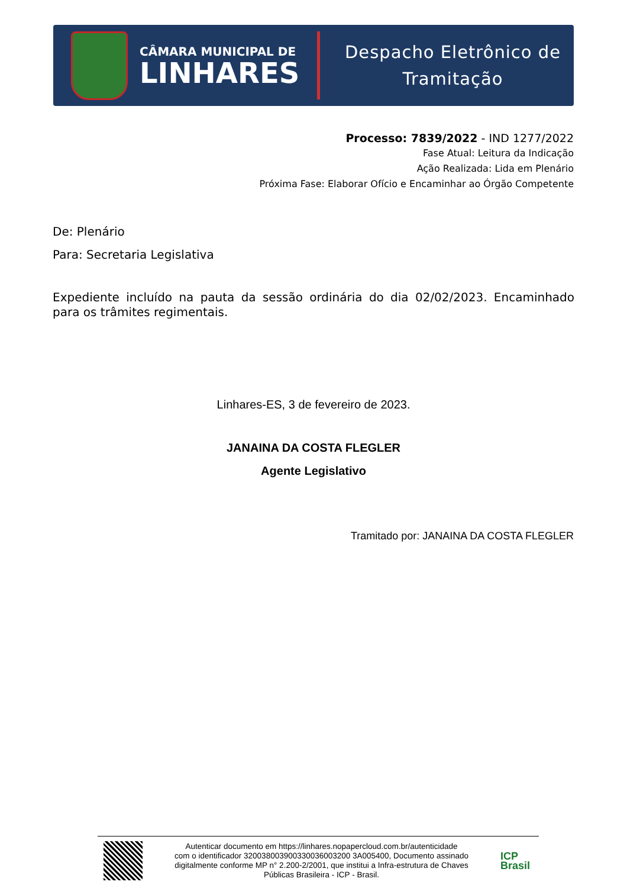CÂMARA MUNICIPAL DE
LINHARES
Despacho Eletrônico de
Tramitação
Processo: 7839/2022 - IND 1277/2022
Fase Atual: Leitura da Indicação
Ação Realizada: Lida em Plenário
Próxima Fase: Elaborar Ofício e Encaminhar ao Órgão Competente
De: Plenário
Para: Secretaria Legislativa
Expediente incluído na pauta da sessão ordinária do dia 02/02/2023. Encaminhado para os trâmites regimentais.
Linhares-ES, 3 de fevereiro de 2023.
JANAINA DA COSTA FLEGLER
Agente Legislativo
Tramitado por: JANAINA DA COSTA FLEGLER
Autenticar documento em https://linhares.nopapercloud.com.br/autenticidade
com o identificador 320038003900330036003200 3A005400, Documento assinado
digitalmente conforme MP n° 2.200-2/2001, que institui a Infra-estrutura de Chaves
Públicas Brasileira - ICP - Brasil.
ICP
Brasil